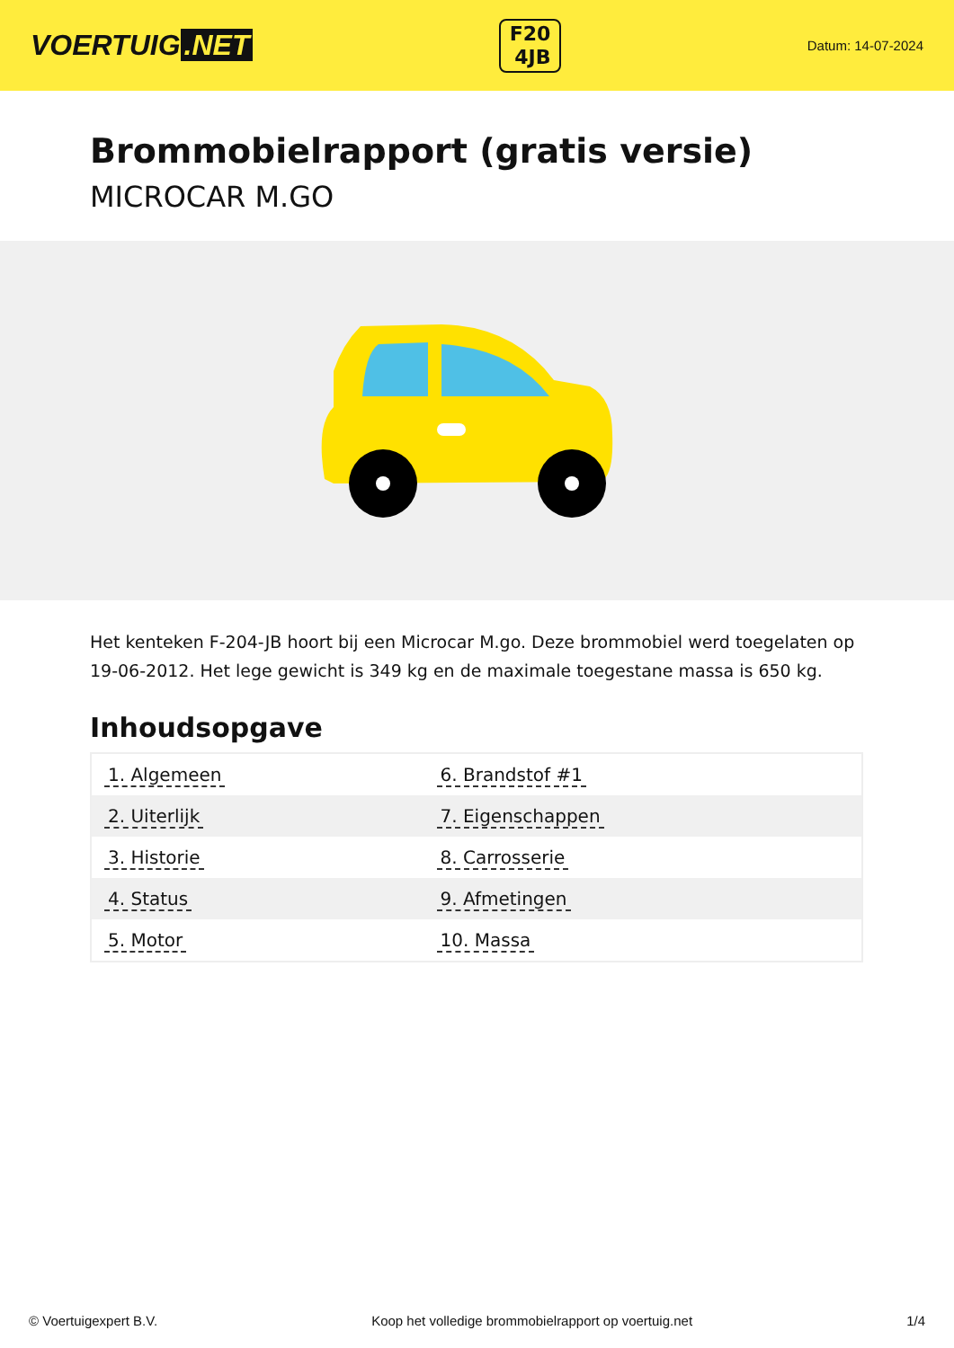VOERTUIG.NET
F20
4JB
Datum: 14-07-2024
Brommobielrapport (gratis versie)
MICROCAR M.GO
Het kenteken F-204-JB hoort bij een Microcar M.go. Deze brommobiel werd toegelaten op 19-06-2012. Het lege gewicht is 349 kg en de maximale toegestane massa is 650 kg.
Inhoudsopgave
| 1. Algemeen | 6. Brandstof #1 |
| 2. Uiterlijk | 7. Eigenschappen |
| 3. Historie | 8. Carrosserie |
| 4. Status | 9. Afmetingen |
| 5. Motor | 10. Massa |
© Voertuigexpert B.V. Koop het volledige brommobielrapport op voertuig.net 1/4